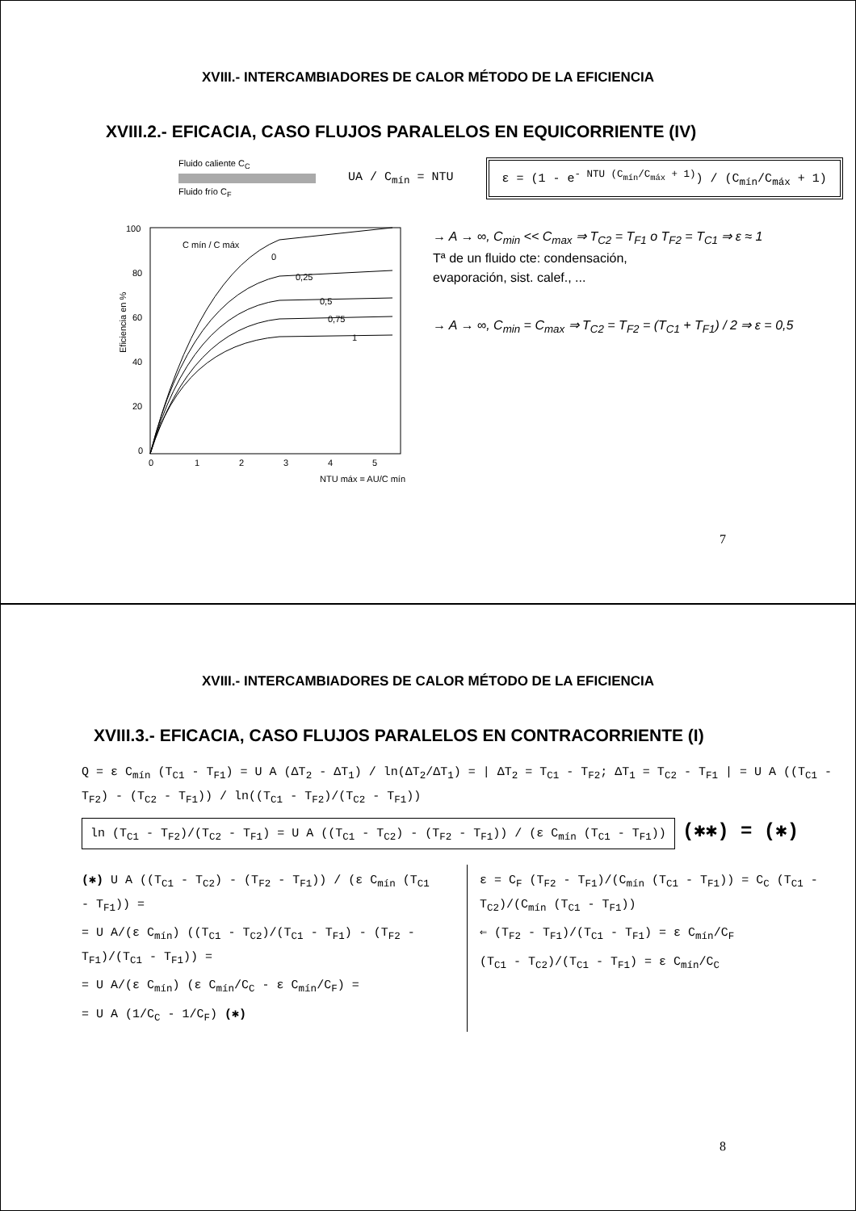XVIII.- INTERCAMBIADORES DE CALOR MÉTODO DE LA EFICIENCIA
XVIII.2.- EFICACIA, CASO FLUJOS PARALELOS EN EQUICORRIENTE (IV)
Fluido caliente C<sub>C</sub>
Fluido frío C<sub>F</sub>
UA / C<sub>mín</sub> = NTU
ε = (1 - e<sup>- NTU (C<sub>mín</sub>/C<sub>máx</sub> + 1)</sup>) / (C<sub>mín</sub>/C<sub>máx</sub> + 1)
100
80
60
40
20
0
0
1
2
3
4
5
NTU máx = AU/C mín
Eficiencia en %
C mín / C máx
0
0,25
0,5
0,75
1
→ A → ∞, C<sub>min</sub> << C<sub>max</sub> ⇒ T<sub>C2</sub> = T<sub>F1</sub> o T<sub>F2</sub> = T<sub>C1</sub> ⇒ ε ≈ 1
Tª de un fluido cte: condensación,
evaporación, sist. calef., ...
→ A → ∞, C<sub>min</sub> = C<sub>max</sub> ⇒ T<sub>C2</sub> = T<sub>F2</sub> = (T<sub>C1</sub> + T<sub>F1</sub>) / 2 ⇒ ε = 0,5
7
XVIII.- INTERCAMBIADORES DE CALOR MÉTODO DE LA EFICIENCIA
XVIII.3.- EFICACIA, CASO FLUJOS PARALELOS EN CONTRACORRIENTE (I)
Q = ε C<sub>mín</sub> (T<sub>C1</sub> - T<sub>F1</sub>) = U A (ΔT<sub>2</sub> - ΔT<sub>1</sub>) / ln(ΔT<sub>2</sub>/ΔT<sub>1</sub>) = | ΔT<sub>2</sub> = T<sub>C1</sub> - T<sub>F2</sub>; ΔT<sub>1</sub> = T<sub>C2</sub> - T<sub>F1</sub> | = U A ((T<sub>C1</sub> - T<sub>F2</sub>) - (T<sub>C2</sub> - T<sub>F1</sub>)) / ln((T<sub>C1</sub> - T<sub>F2</sub>)/(T<sub>C2</sub> - T<sub>F1</sub>))
ln (T<sub>C1</sub> - T<sub>F2</sub>)/(T<sub>C2</sub> - T<sub>F1</sub>) = U A ((T<sub>C1</sub> - T<sub>C2</sub>) - (T<sub>F2</sub> - T<sub>F1</sub>)) / (ε C<sub>mín</sub> (T<sub>C1</sub> - T<sub>F1</sub>)) (✱✱) = (✱)
(✱) U A ((T<sub>C1</sub> - T<sub>C2</sub>) - (T<sub>F2</sub> - T<sub>F1</sub>)) / (ε C<sub>mín</sub> (T<sub>C1</sub> - T<sub>F1</sub>)) =
= U A/(ε C<sub>mín</sub>) ((T<sub>C1</sub> - T<sub>C2</sub>)/(T<sub>C1</sub> - T<sub>F1</sub>) - (T<sub>F2</sub> - T<sub>F1</sub>)/(T<sub>C1</sub> - T<sub>F1</sub>)) =
= U A/(ε C<sub>mín</sub>) (ε C<sub>mín</sub>/C<sub>C</sub> - ε C<sub>mín</sub>/C<sub>F</sub>) =
= U A (1/C<sub>C</sub> - 1/C<sub>F</sub>) (✱)
ε = C<sub>F</sub> (T<sub>F2</sub> - T<sub>F1</sub>)/(C<sub>mín</sub> (T<sub>C1</sub> - T<sub>F1</sub>)) = C<sub>C</sub> (T<sub>C1</sub> - T<sub>C2</sub>)/(C<sub>mín</sub> (T<sub>C1</sub> - T<sub>F1</sub>))
⇐ (T<sub>F2</sub> - T<sub>F1</sub>)/(T<sub>C1</sub> - T<sub>F1</sub>) = ε C<sub>mín</sub>/C<sub>F</sub>
(T<sub>C1</sub> - T<sub>C2</sub>)/(T<sub>C1</sub> - T<sub>F1</sub>) = ε C<sub>mín</sub>/C<sub>C</sub>
8